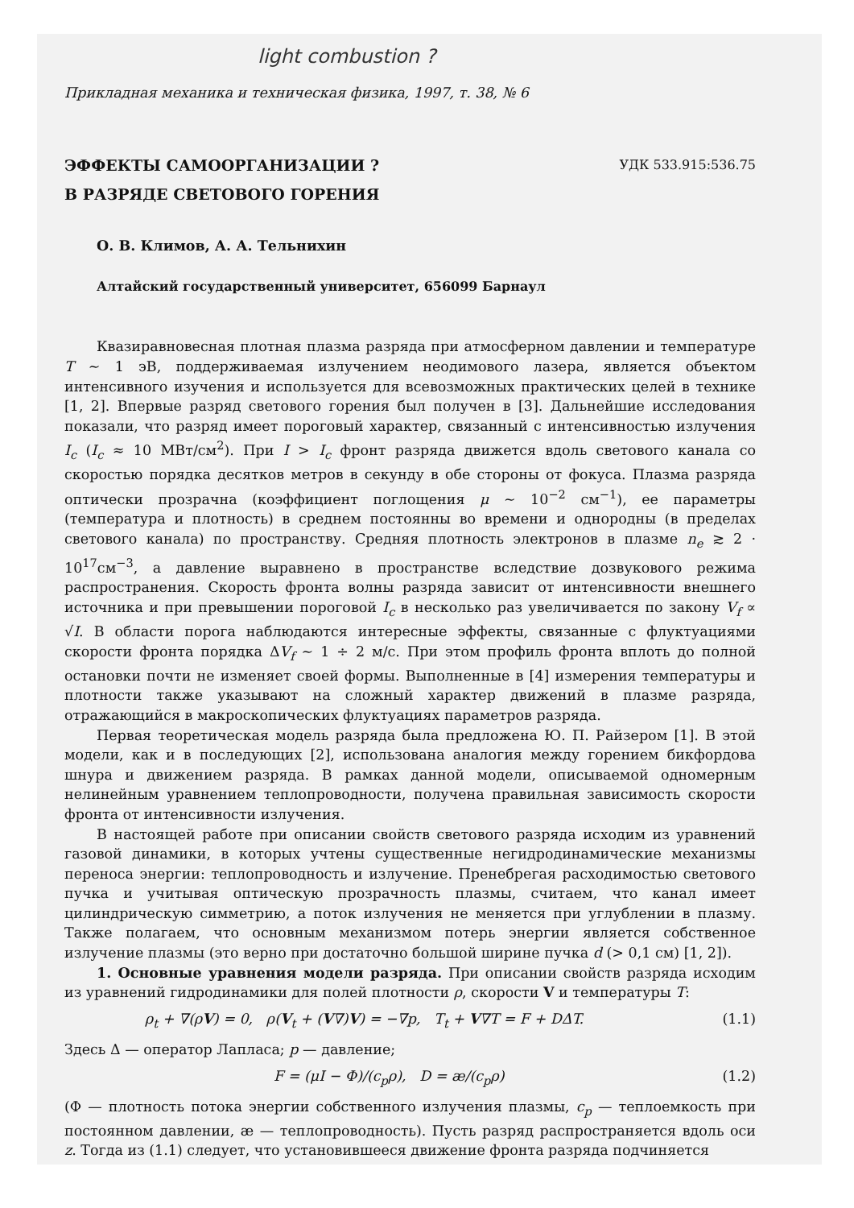light combustion ?
Прикладная механика и техническая физика, 1997, т. 38, № 6
ЭФФЕКТЫ САМООРГАНИЗАЦИИ ?
В РАЗРЯДЕ СВЕТОВОГО ГОРЕНИЯ
УДК 533.915:536.75
О. В. Климов, А. А. Тельнихин
Алтайский государственный университет, 656099 Барнаул
Квазиравновесная плотная плазма разряда при атмосферном давлении и температуре T ∼ 1 эВ, поддерживаемая излучением неодимового лазера, является объектом интенсивного изучения и используется для всевозможных практических целей в технике [1, 2]. Впервые разряд светового горения был получен в [3]. Дальнейшие исследования показали, что разряд имеет пороговый характер, связанный с интенсивностью излучения I<sub>c</sub> (I<sub>c</sub> ≈ 10 МВт/см<sup>2</sup>). При I > I<sub>c</sub> фронт разряда движется вдоль светового канала со скоростью порядка десятков метров в секунду в обе стороны от фокуса. Плазма разряда оптически прозрачна (коэффициент поглощения μ ∼ 10<sup>−2</sup> см<sup>−1</sup>), ее параметры (температура и плотность) в среднем постоянны во времени и однородны (в пределах светового канала) по пространству. Средняя плотность электронов в плазме n<sub>e</sub> ≳ 2 · 10<sup>17</sup>см<sup>−3</sup>, а давление выравнено в пространстве вследствие дозвукового режима распространения. Скорость фронта волны разряда зависит от интенсивности внешнего источника и при превышении пороговой I<sub>c</sub> в несколько раз увеличивается по закону V<sub>f</sub> ∝ √I. В области порога наблюдаются интересные эффекты, связанные с флуктуациями скорости фронта порядка ΔV<sub>f</sub> ∼ 1 ÷ 2 м/с. При этом профиль фронта вплоть до полной остановки почти не изменяет своей формы. Выполненные в [4] измерения температуры и плотности также указывают на сложный характер движений в плазме разряда, отражающийся в макроскопических флуктуациях параметров разряда.
Первая теоретическая модель разряда была предложена Ю. П. Райзером [1]. В этой модели, как и в последующих [2], использована аналогия между горением бикфордова шнура и движением разряда. В рамках данной модели, описываемой одномерным нелинейным уравнением теплопроводности, получена правильная зависимость скорости фронта от интенсивности излучения.
В настоящей работе при описании свойств светового разряда исходим из уравнений газовой динамики, в которых учтены существенные негидродинамические механизмы переноса энергии: теплопроводность и излучение. Пренебрегая расходимостью светового пучка и учитывая оптическую прозрачность плазмы, считаем, что канал имеет цилиндрическую симметрию, а поток излучения не меняется при углублении в плазму. Также полагаем, что основным механизмом потерь энергии является собственное излучение плазмы (это верно при достаточно большой ширине пучка d (> 0,1 см) [1, 2]).
1. Основные уравнения модели разряда. При описании свойств разряда исходим из уравнений гидродинамики для полей плотности ρ, скорости V и температуры T:
ρ<sub>t</sub> + ∇(ρV) = 0, ρ(V<sub>t</sub> + (V∇)V) = −∇p, T<sub>t</sub> + V∇T = F + DΔT. (1.1)
Здесь Δ — оператор Лапласа; p — давление;
F = (μI − Φ)/(c<sub>p</sub>ρ), D = æ/(c<sub>p</sub>ρ) (1.2)
(Φ — плотность потока энергии собственного излучения плазмы, c<sub>p</sub> — теплоемкость при постоянном давлении, æ — теплопроводность). Пусть разряд распространяется вдоль оси z. Тогда из (1.1) следует, что установившееся движение фронта разряда подчиняется